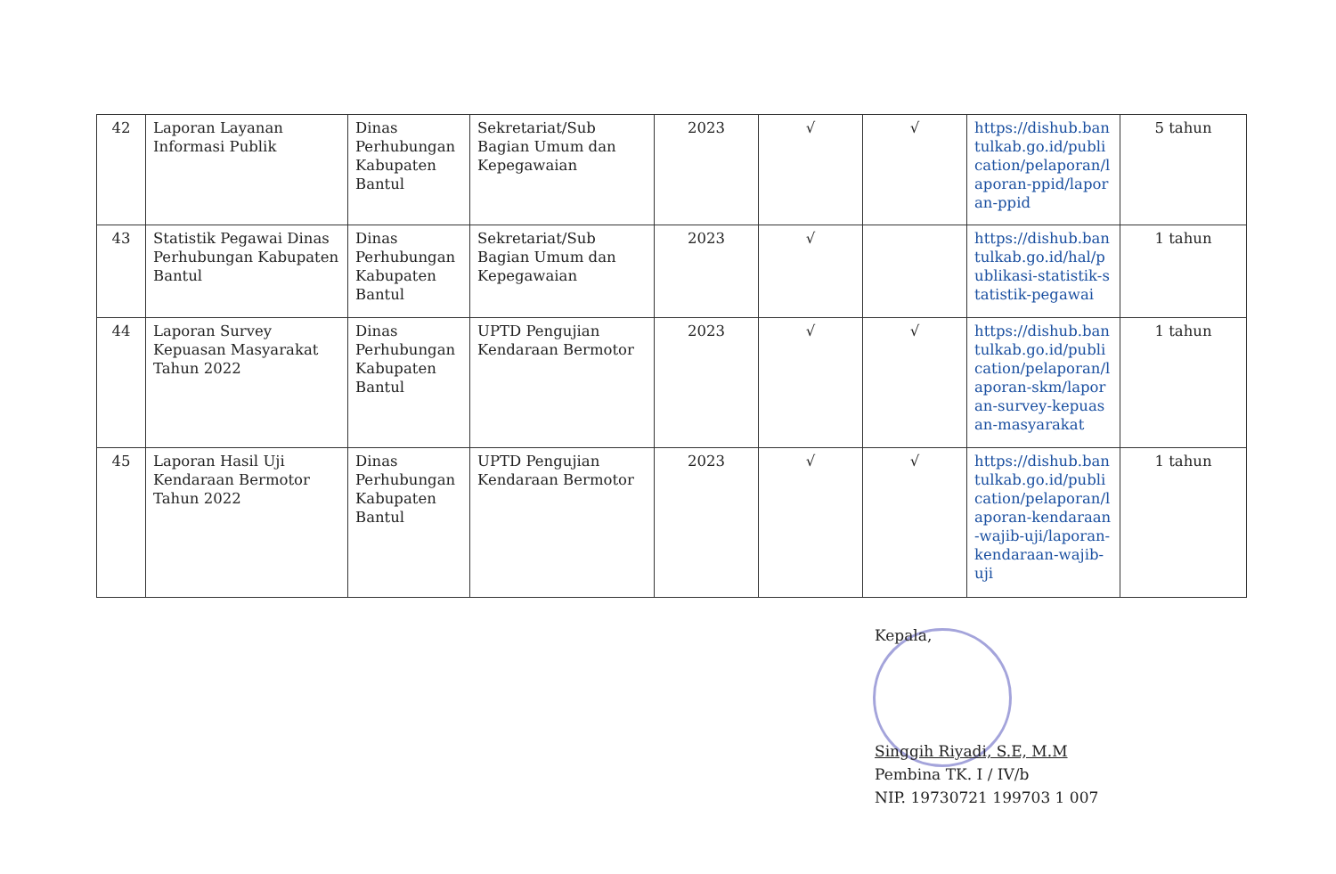| 42 | Laporan Layanan Informasi Publik | Dinas Perhubungan Kabupaten Bantul | Sekretariat/Sub Bagian Umum dan Kepegawaian | 2023 | √ | √ | https://dishub.bantulkab.go.id/publication/pelaporan/laporan-ppid/laporan-ppid | 5 tahun |
| 43 | Statistik Pegawai Dinas Perhubungan Kabupaten Bantul | Dinas Perhubungan Kabupaten Bantul | Sekretariat/Sub Bagian Umum dan Kepegawaian | 2023 | √ | | https://dishub.bantulkab.go.id/hal/publikasi-statistik-statistik-pegawai | 1 tahun |
| 44 | Laporan Survey Kepuasan Masyarakat Tahun 2022 | Dinas Perhubungan Kabupaten Bantul | UPTD Pengujian Kendaraan Bermotor | 2023 | √ | √ | https://dishub.bantulkab.go.id/publication/pelaporan/laporan-skm/laporan-survey-kepuasan-masyarakat | 1 tahun |
| 45 | Laporan Hasil Uji Kendaraan Bermotor Tahun 2022 | Dinas Perhubungan Kabupaten Bantul | UPTD Pengujian Kendaraan Bermotor | 2023 | √ | √ | https://dishub.bantulkab.go.id/publication/pelaporan/laporan-kendaraan-wajib-uji/laporan-kendaraan-wajib-uji | 1 tahun |
Kepala,
Singgih Riyadi, S.E, M.M
Pembina TK. I / IV/b
NIP. 19730721 199703 1 007